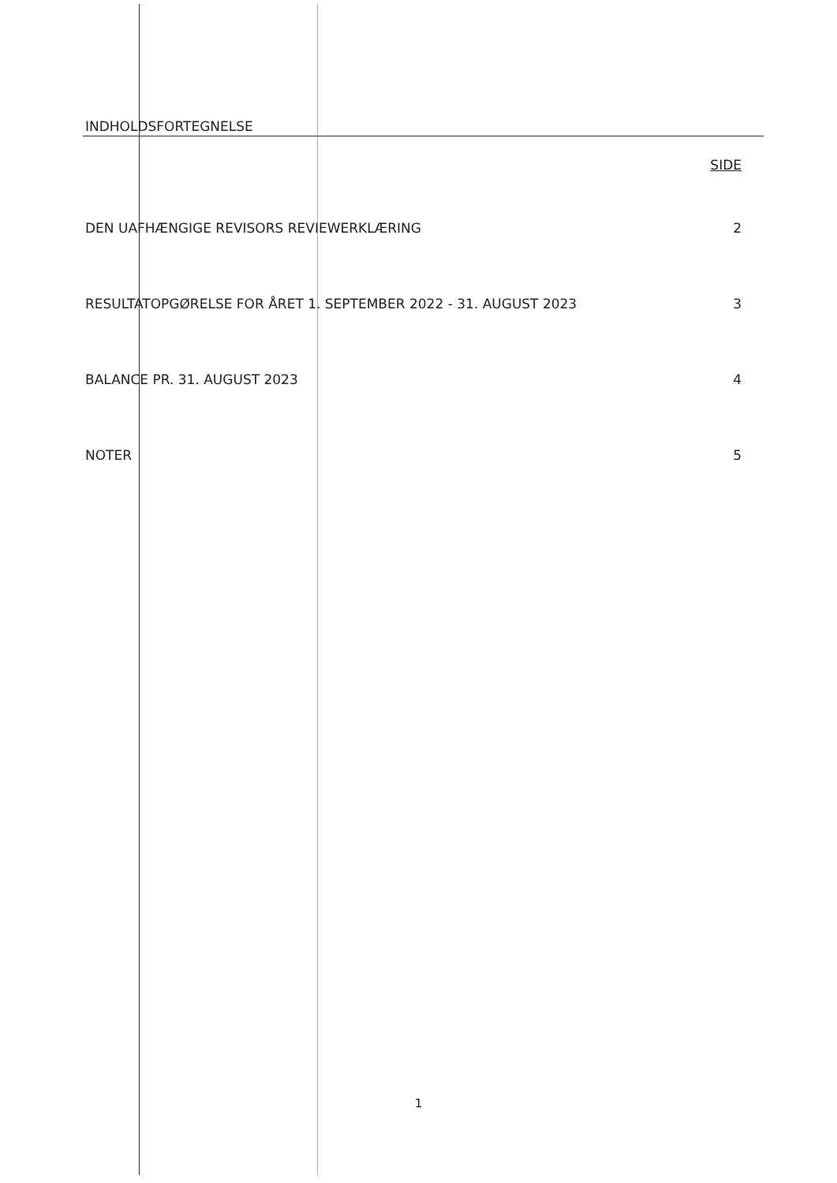INDHOLDSFORTEGNELSE
SIDE
| DEN UAFHÆNGIGE REVISORS REVIEWERKLÆRING | 2 |
| RESULTATOPGØRELSE FOR ÅRET 1. SEPTEMBER 2022 - 31. AUGUST 2023 | 3 |
| BALANCE PR. 31. AUGUST 2023 | 4 |
| NOTER | 5 |
1